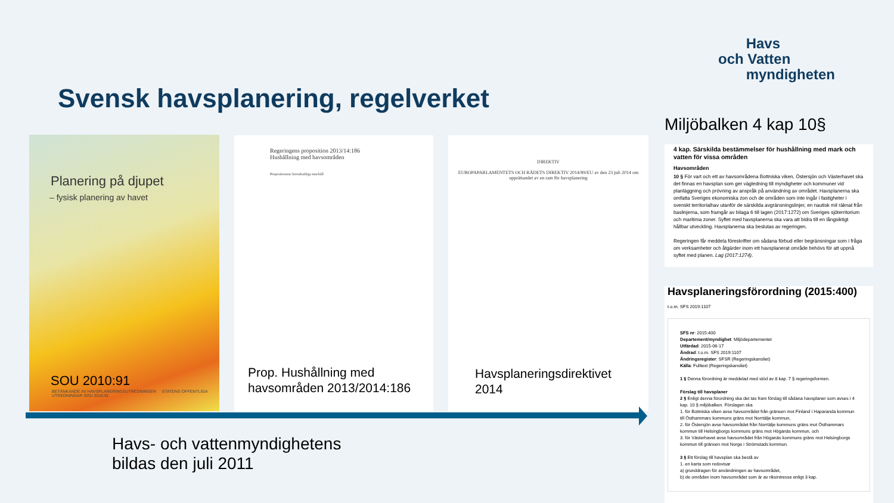Havs
och Vatten
myndigheten
Svensk havsplanering, regelverket
Planering på djupet
– fysisk planering av havet
SOU 2010:91
BETÄNKANDE AV HAVSPLANERINGSUTREDNINGEN STATENS OFFENTLIGA UTREDNINGAR SOU 2010:91
Regeringens proposition 2013/14:186
Hushållning med havsområden
Propositionens huvudsakliga innehåll
Prop. Hushållning med
havsområden 2013/2014:186
DIREKTIV
EUROPAPARLAMENTETS OCH RÅDETS DIREKTIV 2014/89/EU av den 23 juli 2014 om upprättandet av en ram för havsplanering
Havsplaneringsdirektivet
2014
Miljöbalken 4 kap 10§
4 kap. Särskilda bestämmelser för hushållning med mark och vatten för vissa områden
Havsområden
10 § För vart och ett av havsområdena Bottniska viken, Östersjön och Västerhavet ska det finnas en havsplan som ger vägledning till myndigheter och kommuner vid planläggning och prövning av anspråk på användning av området. Havsplanerna ska omfatta Sveriges ekonomiska zon och de områden som inte ingår i fastigheter i svenskt territorialhav utanför de särskilda avgränsningslinjer, en nautisk mil räknat från baslinjerna, som framgår av bilaga 6 till lagen (2017:1272) om Sveriges sjöterritorium och maritima zoner. Syftet med havsplanerna ska vara att bidra till en långsiktigt hållbar utveckling. Havsplanerna ska beslutas av regeringen.
Regeringen får meddela föreskrifter om sådana förbud eller begränsningar som i fråga om verksamheter och åtgärder inom ett havsplanerat område behövs för att uppnå syftet med planen. Lag (2017:1274).
Havsplaneringsförordning (2015:400)
t.o.m. SFS 2019:1107
SFS nr: 2015:400
Departement/myndighet: Miljödepartementet
Utfärdad: 2015-06-17
Ändrad: t.o.m. SFS 2019:1107
Ändringsregister: SFSR (Regeringskansliet)
Källa: Fulltext (Regeringskansliet)
1 § Denna förordning är meddelad med stöd av 8 kap. 7 § regeringsformen.
Förslag till havsplaner
2 § Enligt denna förordning ska det tas fram förslag till sådana havsplaner som avses i 4 kap. 10 § miljöbalken. Förslagen ska
1. för Bottniska viken avse havsområdet från gränsen mot Finland i Haparanda kommun till Östhammars kommuns gräns mot Norrtälje kommun,
2. för Östersjön avse havsområdet från Norrtälje kommuns gräns mot Östhammars kommun till Helsingborgs kommuns gräns mot Höganäs kommun, och
3. för Västerhavet avse havsområdet från Höganäs kommuns gräns mot Helsingborgs kommun till gränsen mot Norge i Strömstads kommun.
3 § Ett förslag till havsplan ska bestå av
1. en karta som redovisar
a) grunddragen för användningen av havsområdet,
b) de områden inom havsområdet som är av riksintresse enligt 3 kap.
Havs- och vattenmyndighetens
bildas den juli 2011